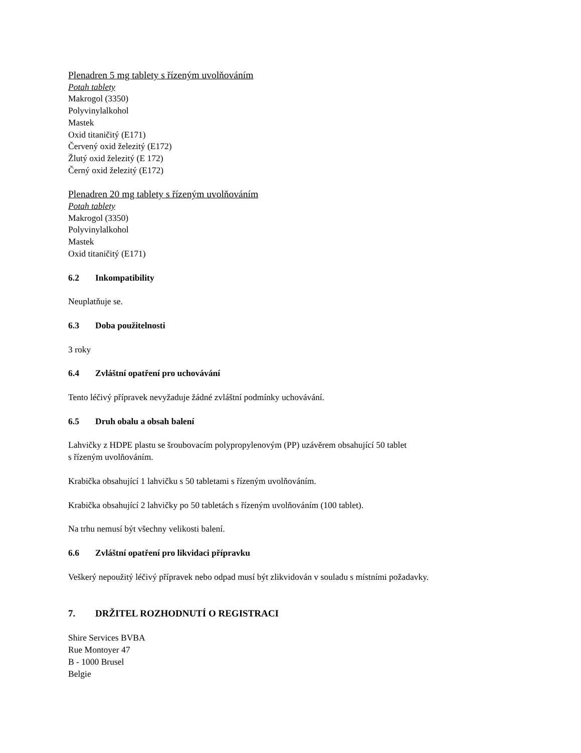Plenadren 5 mg tablety s řízeným uvolňováním
Potah tablety
Makrogol (3350)
Polyvinylalkohol
Mastek
Oxid titaničitý (E171)
Červený oxid železitý (E172)
Žlutý oxid železitý (E 172)
Černý oxid železitý (E172)
Plenadren 20 mg tablety s řízeným uvolňováním
Potah tablety
Makrogol (3350)
Polyvinylalkohol
Mastek
Oxid titaničitý (E171)
6.2 Inkompatibility
Neuplatňuje se.
6.3 Doba použitelnosti
3 roky
6.4 Zvláštní opatření pro uchovávání
Tento léčivý přípravek nevyžaduje žádné zvláštní podmínky uchovávání.
6.5 Druh obalu a obsah balení
Lahvičky z HDPE plastu se šroubovacím polypropylenovým (PP) uzávěrem obsahující 50 tablet
s řízeným uvolňováním.
Krabička obsahující 1 lahvičku s 50 tabletami s řízeným uvolňováním.
Krabička obsahující 2 lahvičky po 50 tabletách s řízeným uvolňováním (100 tablet).
Na trhu nemusí být všechny velikosti balení.
6.6 Zvláštní opatření pro likvidaci přípravku
Veškerý nepoužitý léčivý přípravek nebo odpad musí být zlikvidován v souladu s místními požadavky.
7. DRŽITEL ROZHODNUTÍ O REGISTRACI
Shire Services BVBA
Rue Montoyer 47
B - 1000 Brusel
Belgie